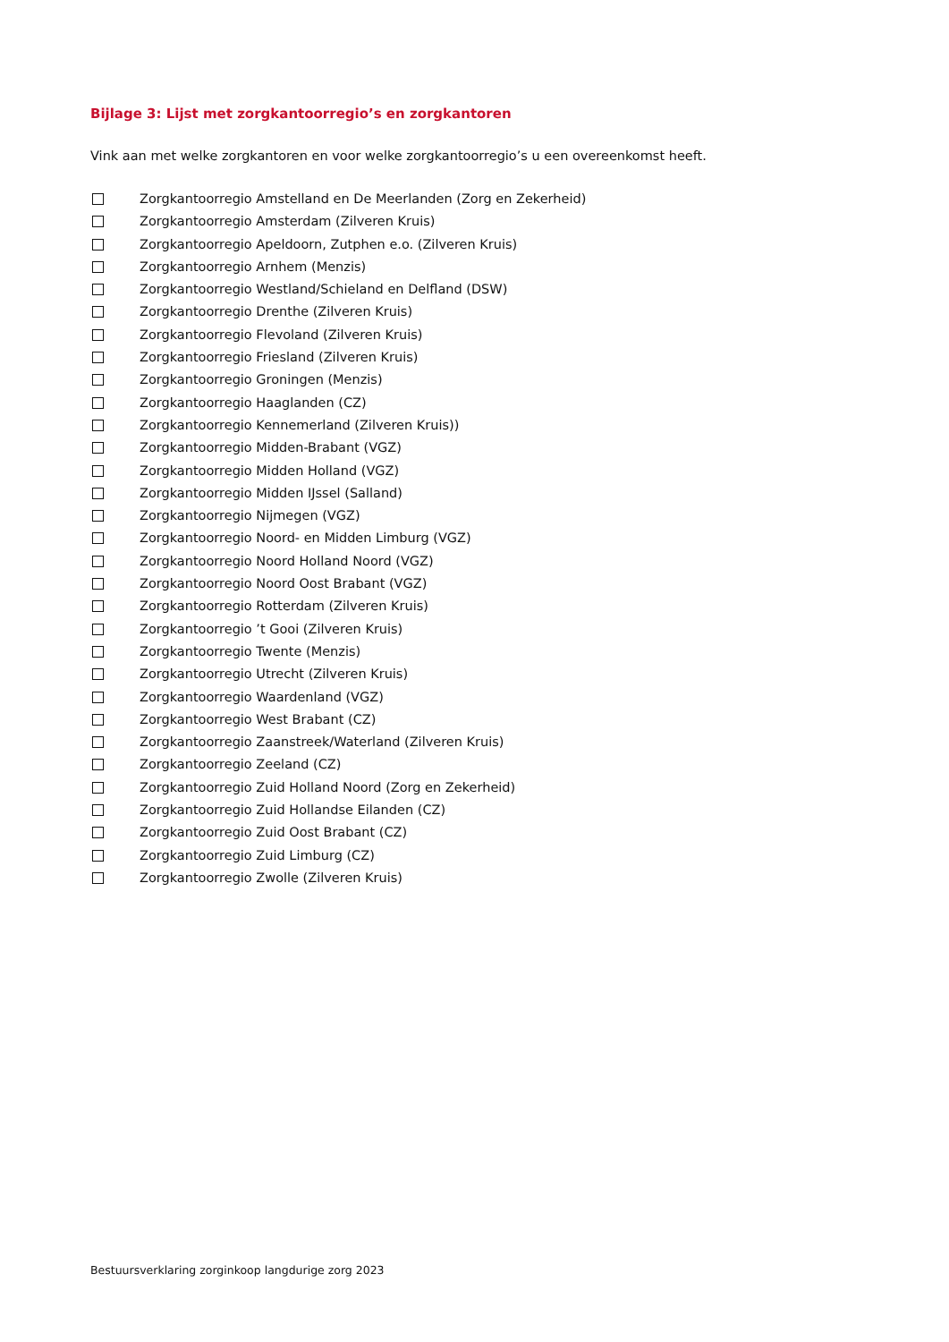Bijlage 3: Lijst met zorgkantoorregio’s en zorgkantoren
Vink aan met welke zorgkantoren en voor welke zorgkantoorregio’s u een overeenkomst heeft.
Zorgkantoorregio Amstelland en De Meerlanden (Zorg en Zekerheid)
Zorgkantoorregio Amsterdam (Zilveren Kruis)
Zorgkantoorregio Apeldoorn, Zutphen e.o. (Zilveren Kruis)
Zorgkantoorregio Arnhem (Menzis)
Zorgkantoorregio Westland/Schieland en Delfland (DSW)
Zorgkantoorregio Drenthe (Zilveren Kruis)
Zorgkantoorregio Flevoland (Zilveren Kruis)
Zorgkantoorregio Friesland (Zilveren Kruis)
Zorgkantoorregio Groningen (Menzis)
Zorgkantoorregio Haaglanden (CZ)
Zorgkantoorregio Kennemerland (Zilveren Kruis))
Zorgkantoorregio Midden-Brabant (VGZ)
Zorgkantoorregio Midden Holland (VGZ)
Zorgkantoorregio Midden IJssel (Salland)
Zorgkantoorregio Nijmegen (VGZ)
Zorgkantoorregio Noord- en Midden Limburg (VGZ)
Zorgkantoorregio Noord Holland Noord (VGZ)
Zorgkantoorregio Noord Oost Brabant (VGZ)
Zorgkantoorregio Rotterdam (Zilveren Kruis)
Zorgkantoorregio ’t Gooi (Zilveren Kruis)
Zorgkantoorregio Twente (Menzis)
Zorgkantoorregio Utrecht (Zilveren Kruis)
Zorgkantoorregio Waardenland (VGZ)
Zorgkantoorregio West Brabant (CZ)
Zorgkantoorregio Zaanstreek/Waterland (Zilveren Kruis)
Zorgkantoorregio Zeeland (CZ)
Zorgkantoorregio Zuid Holland Noord (Zorg en Zekerheid)
Zorgkantoorregio Zuid Hollandse Eilanden (CZ)
Zorgkantoorregio Zuid Oost Brabant (CZ)
Zorgkantoorregio Zuid Limburg (CZ)
Zorgkantoorregio Zwolle (Zilveren Kruis)
Bestuursverklaring zorginkoop langdurige zorg 2023